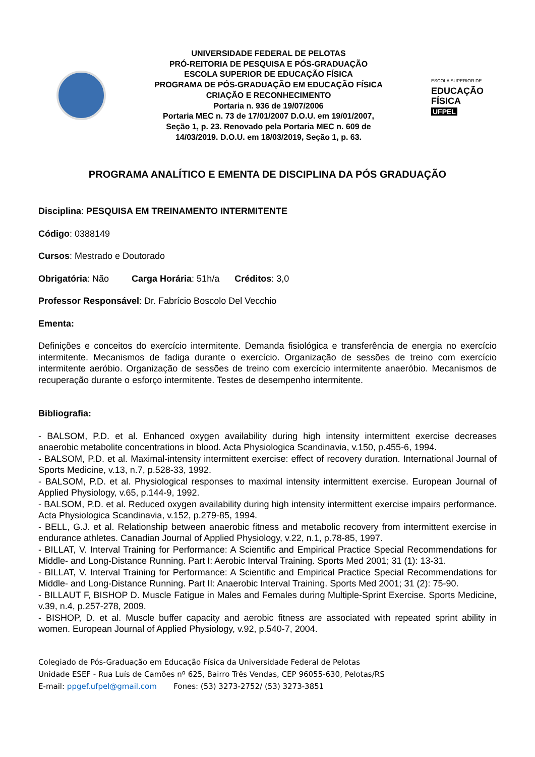UNIVERSIDADE FEDERAL DE PELOTAS
PRÓ-REITORIA DE PESQUISA E PÓS-GRADUAÇÃO
ESCOLA SUPERIOR DE EDUCAÇÃO FÍSICA
PROGRAMA DE PÓS-GRADUAÇÃO EM EDUCAÇÃO FÍSICA
CRIAÇÃO E RECONHECIMENTO
Portaria n. 936 de 19/07/2006
Portaria MEC n. 73 de 17/01/2007 D.O.U. em 19/01/2007,
Seção 1, p. 23. Renovado pela Portaria MEC n. 609 de
14/03/2019. D.O.U. em 18/03/2019, Seção 1, p. 63.
ESCOLA SUPERIOR DE
EDUCAÇÃO
FÍSICA
UFPEL
PROGRAMA ANALÍTICO E EMENTA DE DISCIPLINA DA PÓS GRADUAÇÃO
Disciplina: PESQUISA EM TREINAMENTO INTERMITENTE
Código: 0388149
Cursos: Mestrado e Doutorado
Obrigatória: Não Carga Horária: 51h/a Créditos: 3,0
Professor Responsável: Dr. Fabrício Boscolo Del Vecchio
Ementa:
Definições e conceitos do exercício intermitente. Demanda fisiológica e transferência de energia no exercício intermitente. Mecanismos de fadiga durante o exercício. Organização de sessões de treino com exercício intermitente aeróbio. Organização de sessões de treino com exercício intermitente anaeróbio. Mecanismos de recuperação durante o esforço intermitente. Testes de desempenho intermitente.
Bibliografia:
- BALSOM, P.D. et al. Enhanced oxygen availability during high intensity intermittent exercise decreases anaerobic metabolite concentrations in blood. Acta Physiologica Scandinavia, v.150, p.455-6, 1994.
- BALSOM, P.D. et al. Maximal-intensity intermittent exercise: effect of recovery duration. International Journal of Sports Medicine, v.13, n.7, p.528-33, 1992.
- BALSOM, P.D. et al. Physiological responses to maximal intensity intermittent exercise. European Journal of Applied Physiology, v.65, p.144-9, 1992.
- BALSOM, P.D. et al. Reduced oxygen availability during high intensity intermittent exercise impairs performance. Acta Physiologica Scandinavia, v.152, p.279-85, 1994.
- BELL, G.J. et al. Relationship between anaerobic fitness and metabolic recovery from intermittent exercise in endurance athletes. Canadian Journal of Applied Physiology, v.22, n.1, p.78-85, 1997.
- BILLAT, V. Interval Training for Performance: A Scientific and Empirical Practice Special Recommendations for Middle- and Long-Distance Running. Part I: Aerobic Interval Training. Sports Med 2001; 31 (1): 13-31.
- BILLAT, V. Interval Training for Performance: A Scientific and Empirical Practice Special Recommendations for Middle- and Long-Distance Running. Part II: Anaerobic Interval Training. Sports Med 2001; 31 (2): 75-90.
- BILLAUT F, BISHOP D. Muscle Fatigue in Males and Females during Multiple-Sprint Exercise. Sports Medicine, v.39, n.4, p.257-278, 2009.
- BISHOP, D. et al. Muscle buffer capacity and aerobic fitness are associated with repeated sprint ability in women. European Journal of Applied Physiology, v.92, p.540-7, 2004.
Colegiado de Pós-Graduação em Educação Física da Universidade Federal de Pelotas
Unidade ESEF - Rua Luís de Camões nº 625, Bairro Três Vendas, CEP 96055-630, Pelotas/RS
E-mail: ppgef.ufpel@gmail.com Fones: (53) 3273-2752/ (53) 3273-3851